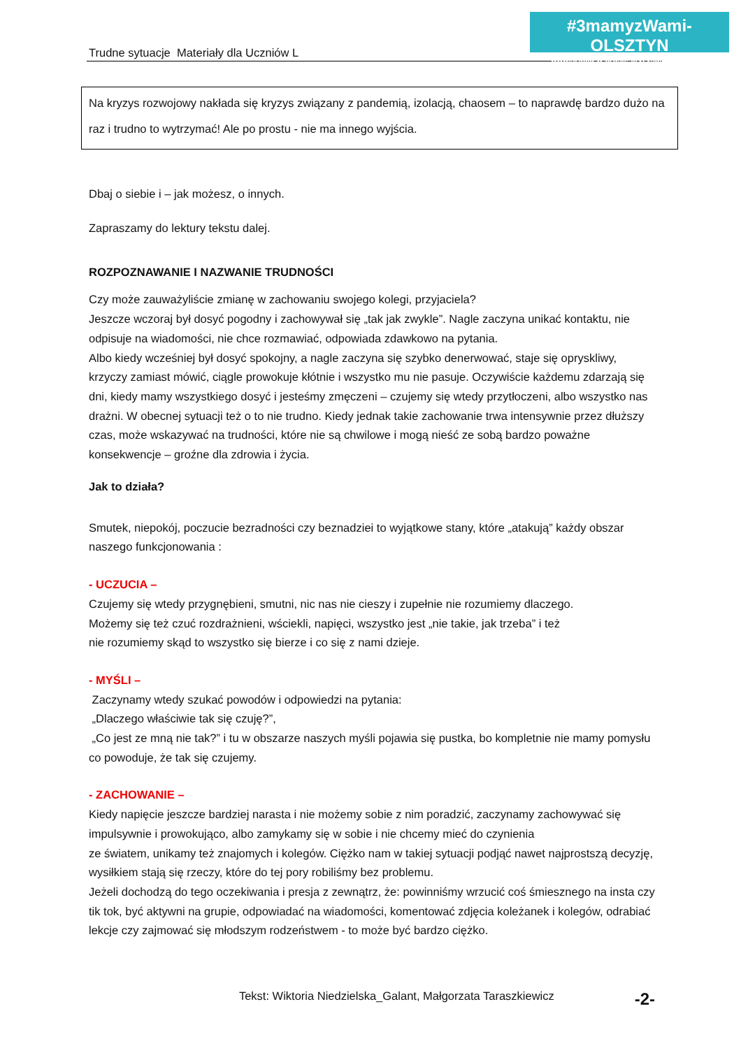#3mamyzWami-OLSZTYN
www.szkola-w-czasie-kryzysu.mozello.com
Trudne sytuacje Materiały dla Uczniów L
Na kryzys rozwojowy nakłada się kryzys związany z pandemią, izolacją, chaosem – to naprawdę bardzo dużo na raz i trudno to wytrzymać! Ale po prostu - nie ma innego wyjścia.
Dbaj o siebie i – jak możesz, o innych.
Zapraszamy do lektury tekstu dalej.
ROZPOZNAWANIE I NAZWANIE TRUDNOŚCI
Czy może zauważyliście zmianę w zachowaniu swojego kolegi, przyjaciela?
Jeszcze wczoraj był dosyć pogodny i zachowywał się „tak jak zwykle”. Nagle zaczyna unikać kontaktu, nie odpisuje na wiadomości, nie chce rozmawiać, odpowiada zdawkowo na pytania.
Albo kiedy wcześniej był dosyć spokojny, a nagle zaczyna się szybko denerwować, staje się opryskliwy, krzyczy zamiast mówić, ciągle prowokuje kłótnie i wszystko mu nie pasuje. Oczywiście każdemu zdarzają się dni, kiedy mamy wszystkiego dosyć i jesteśmy zmęczeni – czujemy się wtedy przytłoczeni, albo wszystko nas drażni. W obecnej sytuacji też o to nie trudno. Kiedy jednak takie zachowanie trwa intensywnie przez dłuższy czas, może wskazywać na trudności, które nie są chwilowe i mogą nieść ze sobą bardzo poważne konsekwencje – groźne dla zdrowia i życia.
Jak to działa?
Smutek, niepokój, poczucie bezradności czy beznadziei to wyjątkowe stany, które „atakują” każdy obszar naszego funkcjonowania :
- UCZUCIA –
Czujemy się wtedy przygnębieni, smutni, nic nas nie cieszy i zupełnie nie rozumiemy dlaczego.
Możemy się też czuć rozdrażnieni, wściekli, napięci, wszystko jest „nie takie, jak trzeba” i też
nie rozumiemy skąd to wszystko się bierze i co się z nami dzieje.
- MYŚLI –
Zaczynamy wtedy szukać powodów i odpowiedzi na pytania:
„Dlaczego właściwie tak się czuję?”,
„Co jest ze mną nie tak?” i tu w obszarze naszych myśli pojawia się pustka, bo kompletnie nie mamy pomysłu co powoduje, że tak się czujemy.
- ZACHOWANIE –
Kiedy napięcie jeszcze bardziej narasta i nie możemy sobie z nim poradzić, zaczynamy zachowywać się impulsywnie i prowokująco, albo zamykamy się w sobie i nie chcemy mieć do czynienia
ze światem, unikamy też znajomych i kolegów. Ciężko nam w takiej sytuacji podjąć nawet najprostszą decyzję, wysiłkiem stają się rzeczy, które do tej pory robiliśmy bez problemu.
Jeżeli dochodzą do tego oczekiwania i presja z zewnątrz, że: powinniśmy wrzucić coś śmiesznego na insta czy tik tok, być aktywni na grupie, odpowiadać na wiadomości, komentować zdjęcia koleżanek i kolegów, odrabiać lekcje czy zajmować się młodszym rodzeństwem - to może być bardzo ciężko.
Tekst: Wiktoria Niedzielska_Galant, Małgorzata Taraszkiewicz
-2-